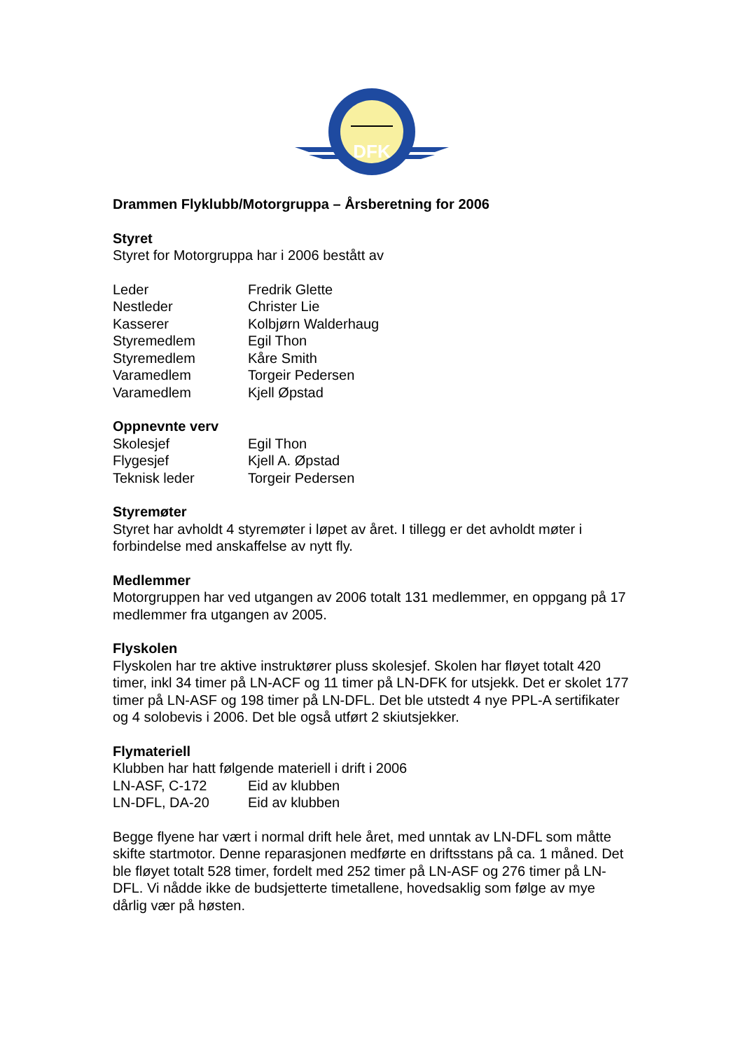DFK
Drammen Flyklubb/Motorgruppa – Årsberetning for 2006
Styret
Styret for Motorgruppa har i 2006 bestått av
| Leder | Fredrik Glette |
| Nestleder | Christer Lie |
| Kasserer | Kolbjørn Walderhaug |
| Styremedlem | Egil Thon |
| Styremedlem | Kåre Smith |
| Varamedlem | Torgeir Pedersen |
| Varamedlem | Kjell Øpstad |
Oppnevnte verv
| Skolesjef | Egil Thon |
| Flygesjef | Kjell A. Øpstad |
| Teknisk leder | Torgeir Pedersen |
Styremøter
Styret har avholdt 4 styremøter i løpet av året. I tillegg er det avholdt møter i forbindelse med anskaffelse av nytt fly.
Medlemmer
Motorgruppen har ved utgangen av 2006 totalt 131 medlemmer, en oppgang på 17 medlemmer fra utgangen av 2005.
Flyskolen
Flyskolen har tre aktive instruktører pluss skolesjef. Skolen har fløyet totalt 420 timer, inkl 34 timer på LN-ACF og 11 timer på LN-DFK for utsjekk. Det er skolet 177 timer på LN-ASF og 198 timer på LN-DFL. Det ble utstedt 4 nye PPL-A sertifikater og 4 solobevis i 2006. Det ble også utført 2 skiutsjekker.
Flymateriell
Klubben har hatt følgende materiell i drift i 2006
| LN-ASF, C-172 | Eid av klubben |
| LN-DFL, DA-20 | Eid av klubben |
Begge flyene har vært i normal drift hele året, med unntak av LN-DFL som måtte skifte startmotor. Denne reparasjonen medførte en driftsstans på ca. 1 måned. Det ble fløyet totalt 528 timer, fordelt med 252 timer på LN-ASF og 276 timer på LN-DFL. Vi nådde ikke de budsjetterte timetallene, hovedsaklig som følge av mye dårlig vær på høsten.